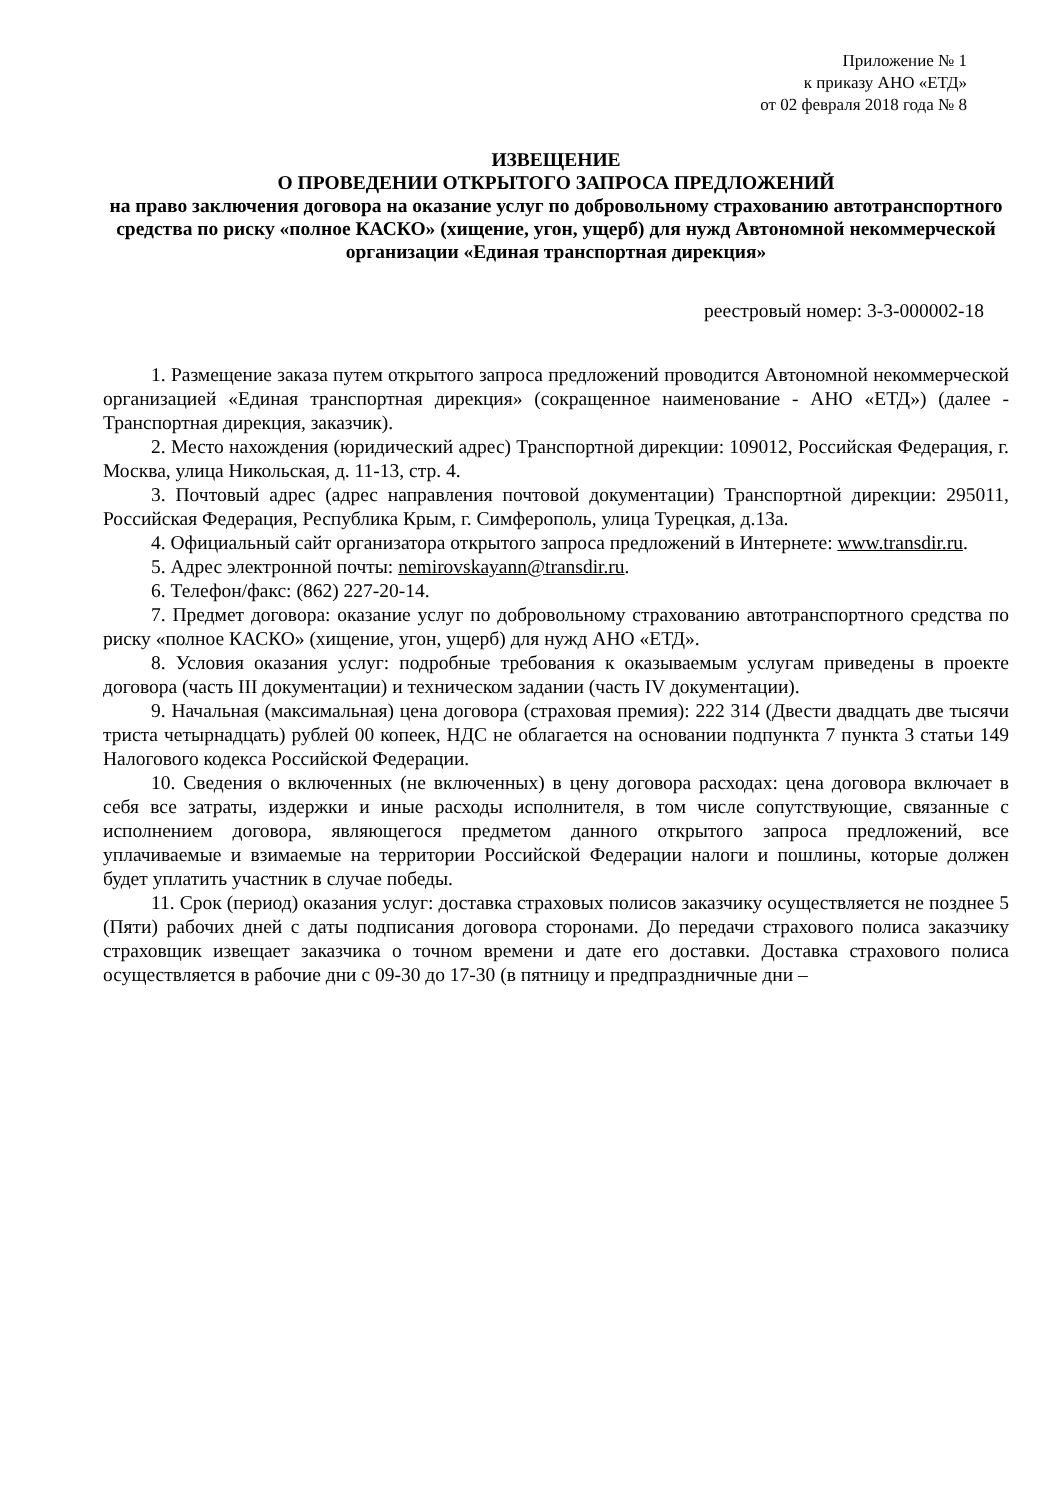Приложение № 1
к приказу АНО «ЕТД»
от 02 февраля 2018 года № 8
ИЗВЕЩЕНИЕ
О ПРОВЕДЕНИИ ОТКРЫТОГО ЗАПРОСА ПРЕДЛОЖЕНИЙ
на право заключения договора на оказание услуг по добровольному страхованию автотранспортного средства по риску «полное КАСКО» (хищение, угон, ущерб) для нужд Автономной некоммерческой организации «Единая транспортная дирекция»
реестровый номер: 3-3-000002-18
1. Размещение заказа путем открытого запроса предложений проводится Автономной некоммерческой организацией «Единая транспортная дирекция» (сокращенное наименование - АНО «ЕТД») (далее - Транспортная дирекция, заказчик).
2. Место нахождения (юридический адрес) Транспортной дирекции: 109012, Российская Федерация, г. Москва, улица Никольская, д. 11-13, стр. 4.
3. Почтовый адрес (адрес направления почтовой документации) Транспортной дирекции: 295011, Российская Федерация, Республика Крым, г. Симферополь, улица Турецкая, д.13а.
4. Официальный сайт организатора открытого запроса предложений в Интернете: www.transdir.ru.
5. Адрес электронной почты: nemirovskayann@transdir.ru.
6. Телефон/факс: (862) 227-20-14.
7. Предмет договора: оказание услуг по добровольному страхованию автотранспортного средства по риску «полное КАСКО» (хищение, угон, ущерб) для нужд АНО «ЕТД».
8. Условия оказания услуг: подробные требования к оказываемым услугам приведены в проекте договора (часть III документации) и техническом задании (часть IV документации).
9. Начальная (максимальная) цена договора (страховая премия): 222 314 (Двести двадцать две тысячи триста четырнадцать) рублей 00 копеек, НДС не облагается на основании подпункта 7 пункта 3 статьи 149 Налогового кодекса Российской Федерации.
10. Сведения о включенных (не включенных) в цену договора расходах: цена договора включает в себя все затраты, издержки и иные расходы исполнителя, в том числе сопутствующие, связанные с исполнением договора, являющегося предметом данного открытого запроса предложений, все уплачиваемые и взимаемые на территории Российской Федерации налоги и пошлины, которые должен будет уплатить участник в случае победы.
11. Срок (период) оказания услуг: доставка страховых полисов заказчику осуществляется не позднее 5 (Пяти) рабочих дней с даты подписания договора сторонами. До передачи страхового полиса заказчику страховщик извещает заказчика о точном времени и дате его доставки. Доставка страхового полиса осуществляется в рабочие дни с 09-30 до 17-30 (в пятницу и предпраздничные дни –